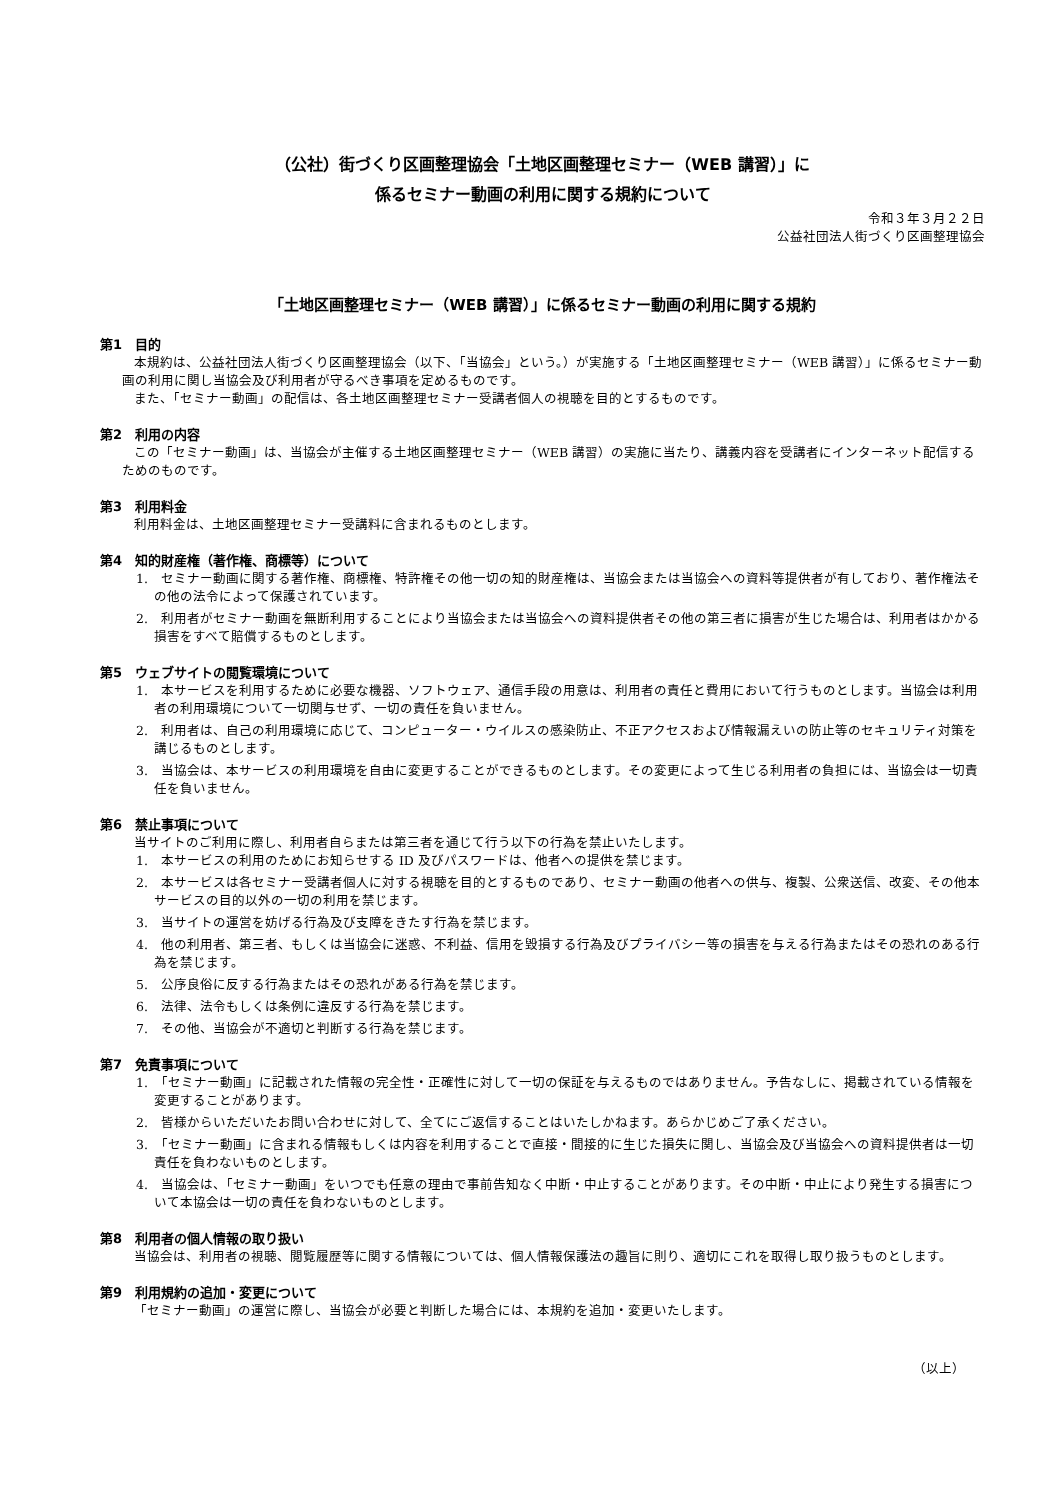（公社）街づくり区画整理協会「土地区画整理セミナー（WEB 講習）」に
係るセミナー動画の利用に関する規約について
令和３年３月２２日
公益社団法人街づくり区画整理協会
「土地区画整理セミナー（WEB 講習）」に係るセミナー動画の利用に関する規約
第1　目的
本規約は、公益社団法人街づくり区画整理協会（以下、「当協会」という。）が実施する「土地区画整理セミナー（WEB 講習）」に係るセミナー動画の利用に関し当協会及び利用者が守るべき事項を定めるものです。
また、「セミナー動画」の配信は、各土地区画整理セミナー受講者個人の視聴を目的とするものです。
第2　利用の内容
この「セミナー動画」は、当協会が主催する土地区画整理セミナー（WEB 講習）の実施に当たり、講義内容を受講者にインターネット配信するためのものです。
第3　利用料金
利用料金は、土地区画整理セミナー受講料に含まれるものとします。
第4　知的財産権（著作権、商標等）について
1.　セミナー動画に関する著作権、商標権、特許権その他一切の知的財産権は、当協会または当協会への資料等提供者が有しており、著作権法その他の法令によって保護されています。
2.　利用者がセミナー動画を無断利用することにより当協会または当協会への資料提供者その他の第三者に損害が生じた場合は、利用者はかかる損害をすべて賠償するものとします。
第5　ウェブサイトの閲覧環境について
1.　本サービスを利用するために必要な機器、ソフトウェア、通信手段の用意は、利用者の責任と費用において行うものとします。当協会は利用者の利用環境について一切関与せず、一切の責任を負いません。
2.　利用者は、自己の利用環境に応じて、コンピューター・ウイルスの感染防止、不正アクセスおよび情報漏えいの防止等のセキュリティ対策を講じるものとします。
3.　当協会は、本サービスの利用環境を自由に変更することができるものとします。その変更によって生じる利用者の負担には、当協会は一切責任を負いません。
第6　禁止事項について
当サイトのご利用に際し、利用者自らまたは第三者を通じて行う以下の行為を禁止いたします。
1.　本サービスの利用のためにお知らせする ID 及びパスワードは、他者への提供を禁じます。
2.　本サービスは各セミナー受講者個人に対する視聴を目的とするものであり、セミナー動画の他者への供与、複製、公衆送信、改変、その他本サービスの目的以外の一切の利用を禁じます。
3.　当サイトの運営を妨げる行為及び支障をきたす行為を禁じます。
4.　他の利用者、第三者、もしくは当協会に迷惑、不利益、信用を毀損する行為及びプライバシー等の損害を与える行為またはその恐れのある行為を禁じます。
5.　公序良俗に反する行為またはその恐れがある行為を禁じます。
6.　法律、法令もしくは条例に違反する行為を禁じます。
7.　その他、当協会が不適切と判断する行為を禁じます。
第7　免責事項について
1.　「セミナー動画」に記載された情報の完全性・正確性に対して一切の保証を与えるものではありません。予告なしに、掲載されている情報を変更することがあります。
2.　皆様からいただいたお問い合わせに対して、全てにご返信することはいたしかねます。あらかじめご了承ください。
3.　「セミナー動画」に含まれる情報もしくは内容を利用することで直接・間接的に生じた損失に関し、当協会及び当協会への資料提供者は一切責任を負わないものとします。
4.　当協会は、「セミナー動画」をいつでも任意の理由で事前告知なく中断・中止することがあります。その中断・中止により発生する損害について本協会は一切の責任を負わないものとします。
第8　利用者の個人情報の取り扱い
当協会は、利用者の視聴、閲覧履歴等に関する情報については、個人情報保護法の趣旨に則り、適切にこれを取得し取り扱うものとします。
第9　利用規約の追加・変更について
「セミナー動画」の運営に際し、当協会が必要と判断した場合には、本規約を追加・変更いたします。
（以上）